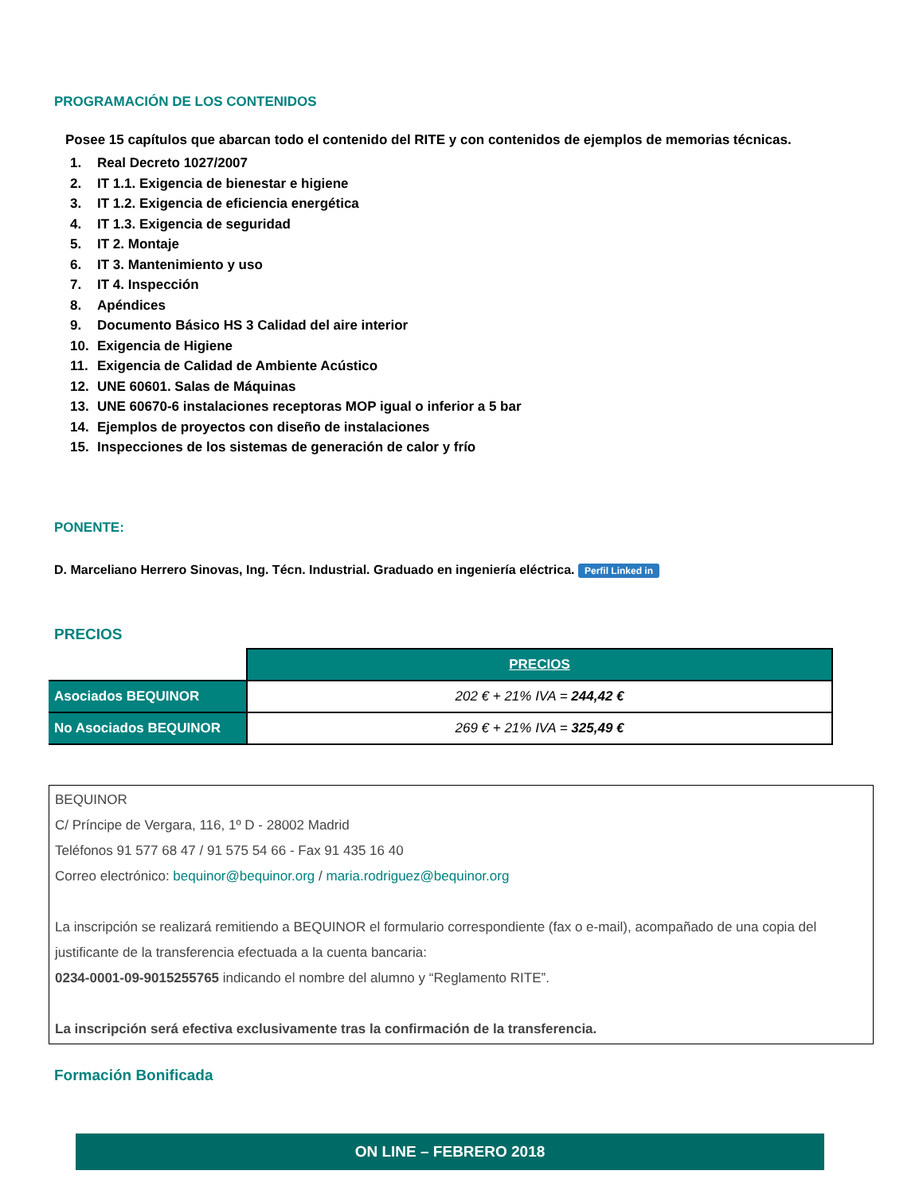PROGRAMACIÓN DE LOS CONTENIDOS
Posee 15 capítulos que abarcan todo el contenido del RITE y con contenidos de ejemplos de memorias técnicas.
1. Real Decreto 1027/2007
2. IT 1.1. Exigencia de bienestar e higiene
3. IT 1.2. Exigencia de eficiencia energética
4. IT 1.3. Exigencia de seguridad
5. IT 2. Montaje
6. IT 3. Mantenimiento y uso
7. IT 4. Inspección
8. Apéndices
9. Documento Básico HS 3 Calidad del aire interior
10. Exigencia de Higiene
11. Exigencia de Calidad de Ambiente Acústico
12. UNE 60601. Salas de Máquinas
13. UNE 60670-6 instalaciones receptoras MOP igual o inferior a 5 bar
14. Ejemplos de proyectos con diseño de instalaciones
15. Inspecciones de los sistemas de generación de calor y frío
PONENTE:
D. Marceliano Herrero Sinovas, Ing. Técn. Industrial. Graduado en ingeniería eléctrica. Perfil Linked in
PRECIOS
| | PRECIOS |
| Asociados BEQUINOR | 202 € + 21% IVA = 244,42 € |
| No Asociados BEQUINOR | 269 € + 21% IVA = 325,49 € |
BEQUINOR
C/ Príncipe de Vergara, 116, 1º D - 28002 Madrid
Teléfonos 91 577 68 47 / 91 575 54 66 - Fax 91 435 16 40
Correo electrónico: bequinor@bequinor.org / maria.rodriguez@bequinor.org
La inscripción se realizará remitiendo a BEQUINOR el formulario correspondiente (fax o e-mail), acompañado de una copia del justificante de la transferencia efectuada a la cuenta bancaria:
0234-0001-09-9015255765 indicando el nombre del alumno y “Reglamento RITE”.
La inscripción será efectiva exclusivamente tras la confirmación de la transferencia.
Formación Bonificada
ON LINE – FEBRERO 2018